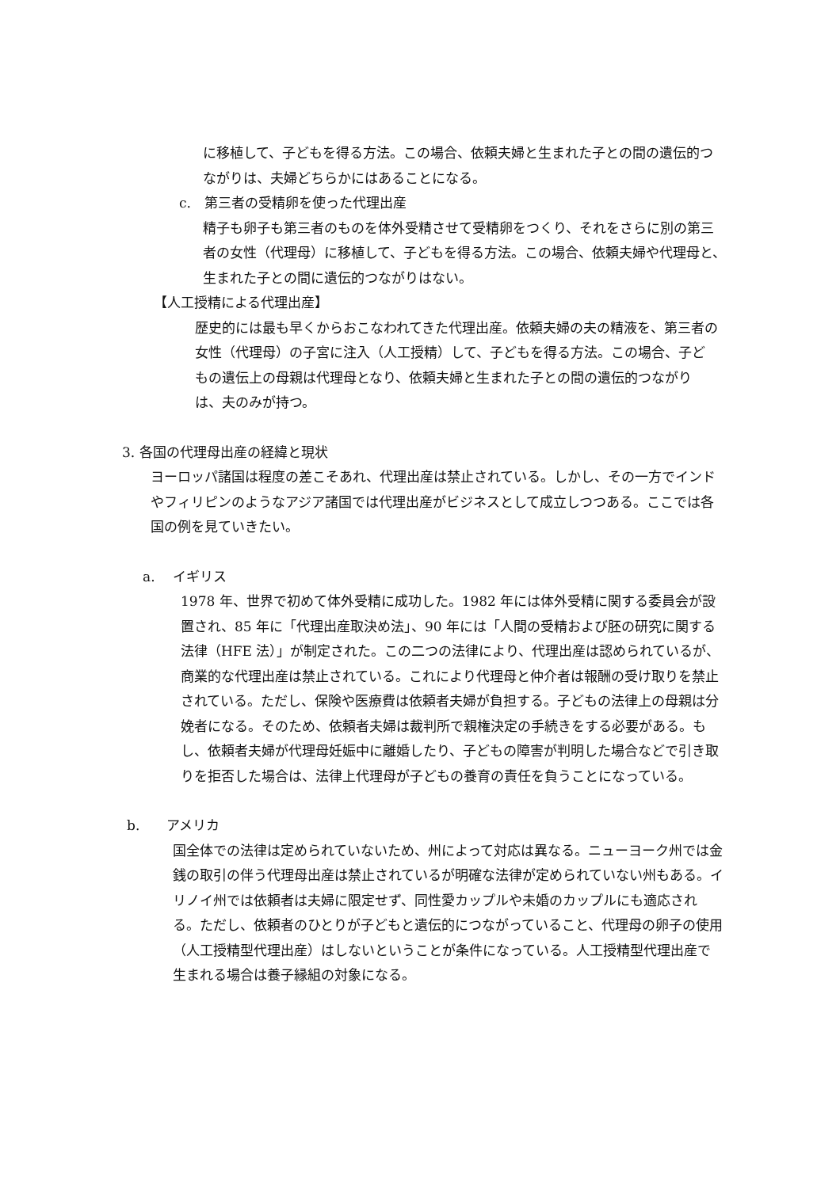に移植して、子どもを得る方法。この場合、依頼夫婦と生まれた子との間の遺伝的つながりは、夫婦どちらかにはあることになる。
c.　第三者の受精卵を使った代理出産
精子も卵子も第三者のものを体外受精させて受精卵をつくり、それをさらに別の第三者の女性（代理母）に移植して、子どもを得る方法。この場合、依頼夫婦や代理母と、生まれた子との間に遺伝的つながりはない。
【人工授精による代理出産】
歴史的には最も早くからおこなわれてきた代理出産。依頼夫婦の夫の精液を、第三者の女性（代理母）の子宮に注入（人工授精）して、子どもを得る方法。この場合、子どもの遺伝上の母親は代理母となり、依頼夫婦と生まれた子との間の遺伝的つながりは、夫のみが持つ。
3. 各国の代理母出産の経緯と現状
ヨーロッパ諸国は程度の差こそあれ、代理出産は禁止されている。しかし、その一方でインドやフィリピンのようなアジア諸国では代理出産がビジネスとして成立しつつある。ここでは各国の例を見ていきたい。
a.　 イギリス
1978 年、世界で初めて体外受精に成功した。1982 年には体外受精に関する委員会が設置され、85 年に「代理出産取決め法」、90 年には「人間の受精および胚の研究に関する法律（HFE 法）」が制定された。この二つの法律により、代理出産は認められているが、商業的な代理出産は禁止されている。これにより代理母と仲介者は報酬の受け取りを禁止されている。ただし、保険や医療費は依頼者夫婦が負担する。子どもの法律上の母親は分娩者になる。そのため、依頼者夫婦は裁判所で親権決定の手続きをする必要がある。もし、依頼者夫婦が代理母妊娠中に離婚したり、子どもの障害が判明した場合などで引き取りを拒否した場合は、法律上代理母が子どもの養育の責任を負うことになっている。
b.　　アメリカ
国全体での法律は定められていないため、州によって対応は異なる。ニューヨーク州では金銭の取引の伴う代理母出産は禁止されているが明確な法律が定められていない州もある。イリノイ州では依頼者は夫婦に限定せず、同性愛カップルや未婚のカップルにも適応される。ただし、依頼者のひとりが子どもと遺伝的につながっていること、代理母の卵子の使用（人工授精型代理出産）はしないということが条件になっている。人工授精型代理出産で生まれる場合は養子縁組の対象になる。